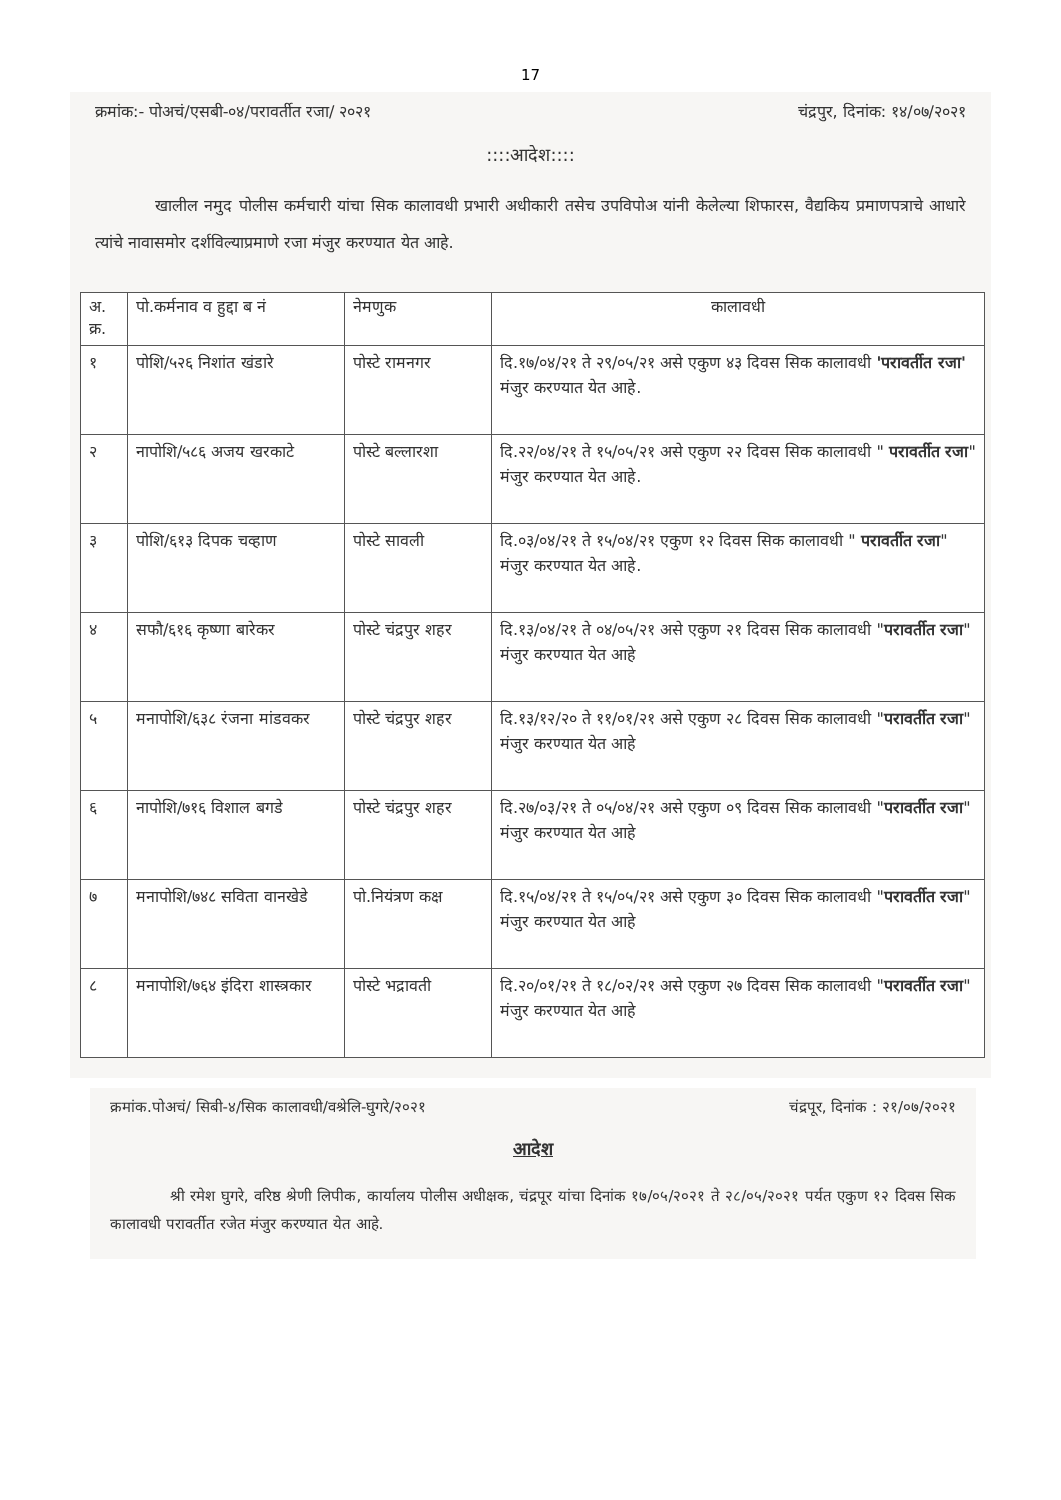17
क्रमांक:- पोअचं/एसबी-०४/परावर्तीत रजा/ २०२१ चंद्रपुर, दिनांक: १४/०७/२०२१
::::आदेश::::
खालील नमुद पोलीस कर्मचारी यांचा सिक कालावधी प्रभारी अधीकारी तसेच उपविपोअ यांनी केलेल्या शिफारस, वैद्यकिय प्रमाणपत्राचे आधारे त्यांचे नावासमोर दर्शविल्याप्रमाणे रजा मंजुर करण्यात येत आहे.
| अ. क्र. | पो.कर्मनाव व हुद्दा ब नं | नेमणुक | कालावधी |
| --- | --- | --- | --- |
| १ | पोशि/५२६ निशांत खंडारे | पोस्टे रामनगर | दि.१७/०४/२१ ते २९/०५/२१ असे एकुण ४३ दिवस सिक कालावधी 'परावर्तीत रजा' मंजुर करण्यात येत आहे. |
| २ | नापोशि/५८६ अजय खरकाटे | पोस्टे बल्लारशा | दि.२२/०४/२१ ते १५/०५/२१ असे एकुण २२ दिवस सिक कालावधी " परावर्तीत रजा " मंजुर करण्यात येत आहे. |
| ३ | पोशि/६१३ दिपक चव्हाण | पोस्टे सावली | दि.०३/०४/२१ ते १५/०४/२१ एकुण १२ दिवस सिक कालावधी " परावर्तीत रजा " मंजुर करण्यात येत आहे. |
| ४ | सफौ/६१६ कृष्णा बारेकर | पोस्टे चंद्रपुर शहर | दि.१३/०४/२१ ते ०४/०५/२१ असे एकुण २१ दिवस सिक कालावधी " परावर्तीत रजा " मंजुर करण्यात येत आहे |
| ५ | मनापोशि/६३८ रंजना मांडवकर | पोस्टे चंद्रपुर शहर | दि.१३/१२/२० ते ११/०१/२१ असे एकुण २८ दिवस सिक कालावधी " परावर्तीत रजा " मंजुर करण्यात येत आहे |
| ६ | नापोशि/७१६ विशाल बगडे | पोस्टे चंद्रपुर शहर | दि.२७/०३/२१ ते ०५/०४/२१ असे एकुण ०९ दिवस सिक कालावधी " परावर्तीत रजा " मंजुर करण्यात येत आहे |
| ७ | मनापोशि/७४८ सविता वानखेडे | पो.नियंत्रण कक्ष | दि.१५/०४/२१ ते १५/०५/२१ असे एकुण ३० दिवस सिक कालावधी " परावर्तीत रजा " मंजुर करण्यात येत आहे |
| ८ | मनापोशि/७६४ इंदिरा शास्त्रकार | पोस्टे भद्रावती | दि.२०/०१/२१ ते १८/०२/२१ असे एकुण २७ दिवस सिक कालावधी " परावर्तीत रजा " मंजुर करण्यात येत आहे |
क्रमांक.पोअचं/ सिबी-४/सिक कालावधी/वश्रेलि-घुगरे/२०२१ चंद्रपूर, दिनांक : २१/०७/२०२१
आदेश
श्री रमेश घुगरे, वरिष्ठ श्रेणी लिपीक, कार्यालय पोलीस अधीक्षक, चंद्रपूर यांचा दिनांक १७/०५/२०२१ ते २८/०५/२०२१ पर्यत एकुण १२ दिवस सिक कालावधी परावर्तीत रजेत मंजुर करण्यात येत आहे.